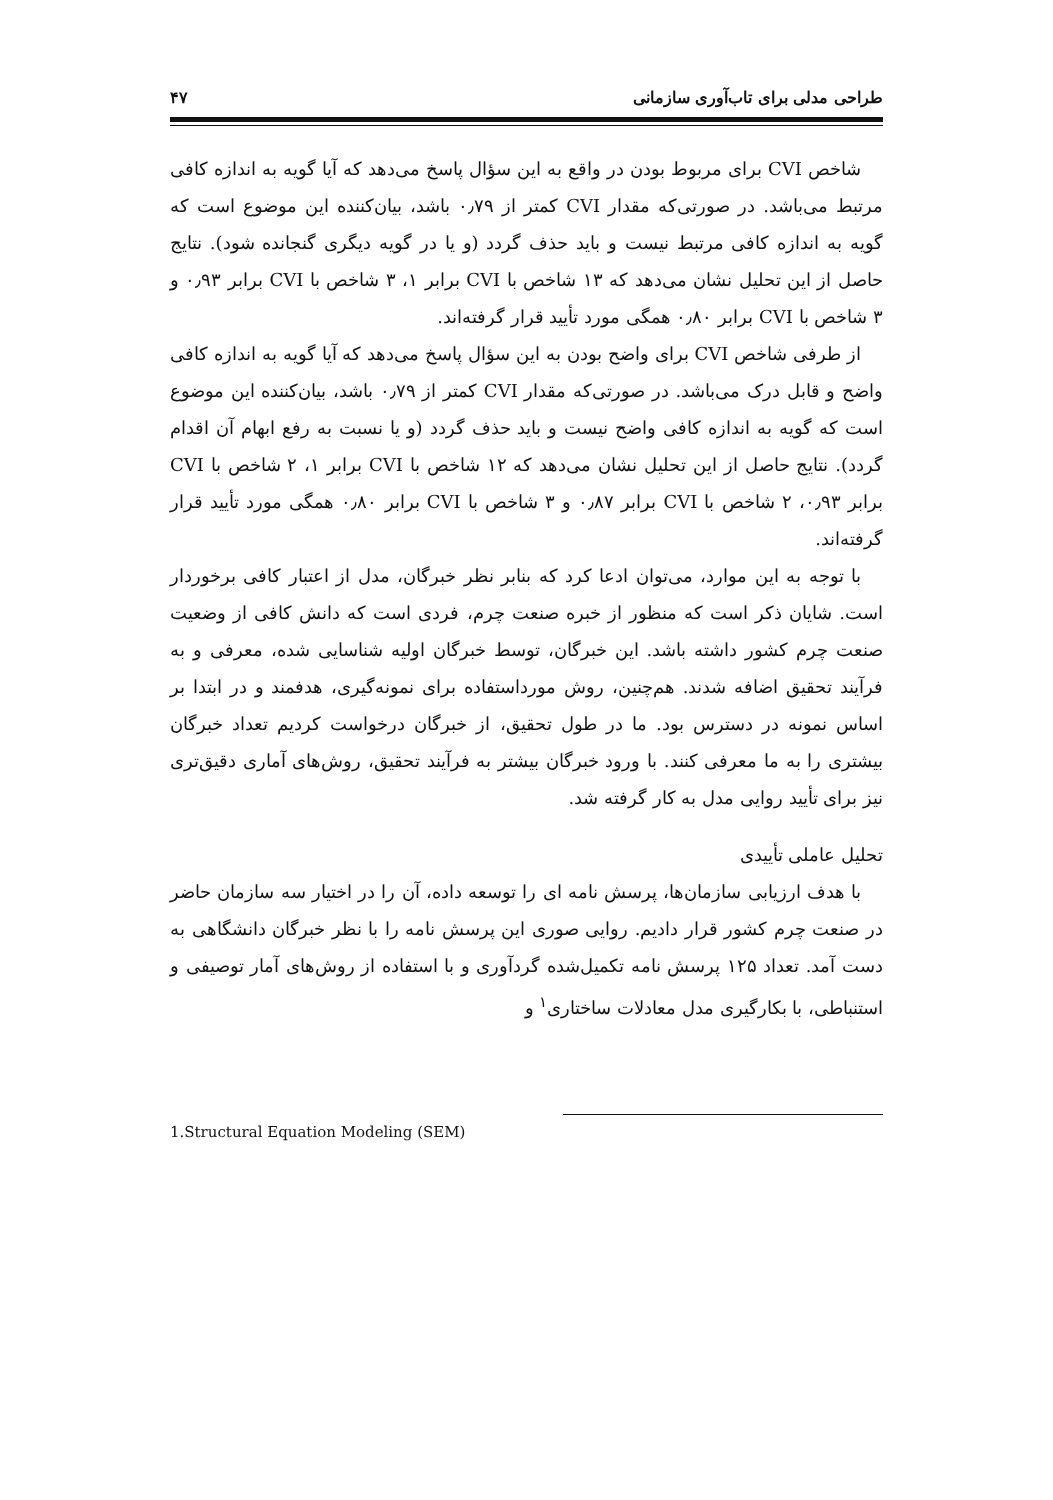طراحی مدلی برای تاب‌آوری سازمانی ۴۷
شاخص CVI برای مربوط بودن در واقع به این سؤال پاسخ می‌دهد که آیا گویه به اندازه کافی مرتبط می‌باشد. در صورتی‌که مقدار CVI کمتر از ۰٫۷۹ باشد، بیان‌کننده این موضوع است که گویه به اندازه کافی مرتبط نیست و باید حذف گردد (و یا در گویه دیگری گنجانده شود). نتایج حاصل از این تحلیل نشان می‌دهد که ۱۳ شاخص با CVI برابر ۱، ۳ شاخص با CVI برابر ۰٫۹۳ و ۳ شاخص با CVI برابر ۰٫۸۰ همگی مورد تأیید قرار گرفته‌اند.
از طرفی شاخص CVI برای واضح بودن به این سؤال پاسخ می‌دهد که آیا گویه به اندازه کافی واضح و قابل درک می‌باشد. در صورتی‌که مقدار CVI کمتر از ۰٫۷۹ باشد، بیان‌کننده این موضوع است که گویه به اندازه کافی واضح نیست و باید حذف گردد (و یا نسبت به رفع ابهام آن اقدام گردد). نتایج حاصل از این تحلیل نشان می‌دهد که ۱۲ شاخص با CVI برابر ۱، ۲ شاخص با CVI برابر ۰٫۹۳، ۲ شاخص با CVI برابر ۰٫۸۷ و ۳ شاخص با CVI برابر ۰٫۸۰ همگی مورد تأیید قرار گرفته‌اند.
با توجه به این موارد، می‌توان ادعا کرد که بنابر نظر خبرگان، مدل از اعتبار کافی برخوردار است. شایان ذکر است که منظور از خبره صنعت چرم، فردی است که دانش کافی از وضعیت صنعت چرم کشور داشته باشد. این خبرگان، توسط خبرگان اولیه شناسایی شده، معرفی و به فرآیند تحقیق اضافه شدند. هم‌چنین، روش مورداستفاده برای نمونه‌گیری، هدفمند و در ابتدا بر اساس نمونه در دسترس بود. ما در طول تحقیق، از خبرگان درخواست کردیم تعداد خبرگان بیشتری را به ما معرفی کنند. با ورود خبرگان بیشتر به فرآیند تحقیق، روش‌های آماری دقیق‌تری نیز برای تأیید روایی مدل به کار گرفته شد.
تحلیل عاملی تأییدی
با هدف ارزیابی سازمان‌ها، پرسش نامه ای را توسعه داده، آن را در اختیار سه سازمان حاضر در صنعت چرم کشور قرار دادیم. روایی صوری این پرسش نامه را با نظر خبرگان دانشگاهی به دست آمد. تعداد ۱۲۵ پرسش نامه تکمیل‌شده گردآوری و با استفاده از روش‌های آمار توصیفی و استنباطی، با بکارگیری مدل معادلات ساختاری<sup>۱</sup> و
1.Structural Equation Modeling (SEM)